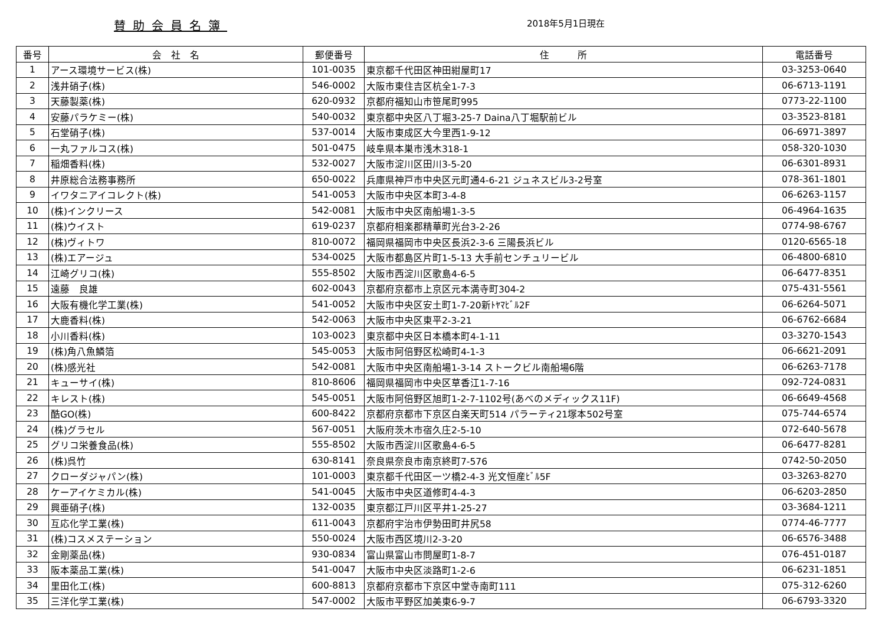賛助会員名簿
2018年5月1日現在
| 番号 | 会 社 名 | 郵便番号 | 住 所 | 電話番号 |
| --- | --- | --- | --- | --- |
| 1 | アース環境サービス(株) | 101-0035 | 東京都千代田区神田紺屋町17 | 03-3253-0640 |
| 2 | 浅井硝子(株) | 546-0002 | 大阪市東住吉区杭全1-7-3 | 06-6713-1191 |
| 3 | 天藤製薬(株) | 620-0932 | 京都府福知山市笹尾町995 | 0773-22-1100 |
| 4 | 安藤パラケミー(株) | 540-0032 | 東京都中央区八丁堀3-25-7 Daina八丁堀駅前ビル | 03-3523-8181 |
| 5 | 石堂硝子(株) | 537-0014 | 大阪市東成区大今里西1-9-12 | 06-6971-3897 |
| 6 | 一丸ファルコス(株) | 501-0475 | 岐阜県本巣市浅木318-1 | 058-320-1030 |
| 7 | 稲畑香料(株) | 532-0027 | 大阪市淀川区田川3-5-20 | 06-6301-8931 |
| 8 | 井原総合法務事務所 | 650-0022 | 兵庫県神戸市中央区元町通4-6-21 ジュネスビル3-2号室 | 078-361-1801 |
| 9 | イワタニアイコレクト(株) | 541-0053 | 大阪市中央区本町3-4-8 | 06-6263-1157 |
| 10 | (株)インクリース | 542-0081 | 大阪市中央区南船場1-3-5 | 06-4964-1635 |
| 11 | (株)ウイスト | 619-0237 | 京都府相楽郡精華町光台3-2-26 | 0774-98-6767 |
| 12 | (株)ヴィトワ | 810-0072 | 福岡県福岡市中央区長浜2-3-6 三陽長浜ビル | 0120-6565-18 |
| 13 | (株)エアージュ | 534-0025 | 大阪市都島区片町1-5-13 大手前センチュリービル | 06-4800-6810 |
| 14 | 江崎グリコ(株) | 555-8502 | 大阪市西淀川区歌島4-6-5 | 06-6477-8351 |
| 15 | 遠藤 良雄 | 602-0043 | 京都府京都市上京区元本満寺町304-2 | 075-431-5561 |
| 16 | 大阪有機化学工業(株) | 541-0052 | 大阪市中央区安土町1-7-20新ﾄﾔﾏﾋﾞﾙ2F | 06-6264-5071 |
| 17 | 大鹿香料(株) | 542-0063 | 大阪市中央区東平2-3-21 | 06-6762-6684 |
| 18 | 小川香料(株) | 103-0023 | 東京都中央区日本橋本町4-1-11 | 03-3270-1543 |
| 19 | (株)角八魚鱗箔 | 545-0053 | 大阪市阿倍野区松崎町4-1-3 | 06-6621-2091 |
| 20 | (株)感光社 | 542-0081 | 大阪市中央区南船場1-3-14 ストークビル南船場6階 | 06-6263-7178 |
| 21 | キューサイ(株) | 810-8606 | 福岡県福岡市中央区草香江1-7-16 | 092-724-0831 |
| 22 | キレスト(株) | 545-0051 | 大阪市阿倍野区旭町1-2-7-1102号(あべのメディックス11F) | 06-6649-4568 |
| 23 | 酷GO(株) | 600-8422 | 京都府京都市下京区白楽天町514 パラーティ21塚本502号室 | 075-744-6574 |
| 24 | (株)グラセル | 567-0051 | 大阪府茨木市宿久庄2-5-10 | 072-640-5678 |
| 25 | グリコ栄養食品(株) | 555-8502 | 大阪市西淀川区歌島4-6-5 | 06-6477-8281 |
| 26 | (株)呉竹 | 630-8141 | 奈良県奈良市南京終町7-576 | 0742-50-2050 |
| 27 | クローダジャパン(株) | 101-0003 | 東京都千代田区一ツ橋2-4-3 光文恒産ﾋﾞﾙ5F | 03-3263-8270 |
| 28 | ケーアイケミカル(株) | 541-0045 | 大阪市中央区道修町4-4-3 | 06-6203-2850 |
| 29 | 興亜硝子(株) | 132-0035 | 東京都江戸川区平井1-25-27 | 03-3684-1211 |
| 30 | 互応化学工業(株) | 611-0043 | 京都府宇治市伊勢田町井尻58 | 0774-46-7777 |
| 31 | (株)コスメステーション | 550-0024 | 大阪市西区境川2-3-20 | 06-6576-3488 |
| 32 | 金剛薬品(株) | 930-0834 | 富山県富山市問屋町1-8-7 | 076-451-0187 |
| 33 | 阪本薬品工業(株) | 541-0047 | 大阪市中央区淡路町1-2-6 | 06-6231-1851 |
| 34 | 里田化工(株) | 600-8813 | 京都府京都市下京区中堂寺南町111 | 075-312-6260 |
| 35 | 三洋化学工業(株) | 547-0002 | 大阪市平野区加美東6-9-7 | 06-6793-3320 |